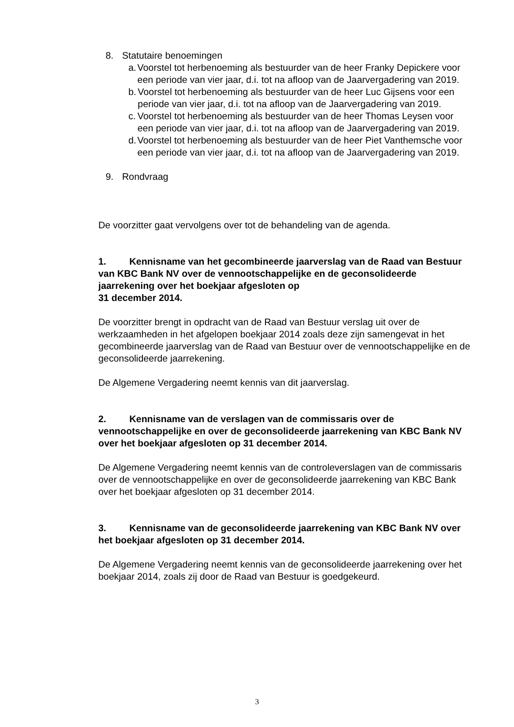8. Statutaire benoemingen
a. Voorstel tot herbenoeming als bestuurder van de heer Franky Depickere voor een periode van vier jaar, d.i. tot na afloop van de Jaarvergadering van 2019.
b. Voorstel tot herbenoeming als bestuurder van de heer Luc Gijsens voor een periode van vier jaar, d.i. tot na afloop van de Jaarvergadering van 2019.
c. Voorstel tot herbenoeming als bestuurder van de heer Thomas Leysen voor een periode van vier jaar, d.i. tot na afloop van de Jaarvergadering van 2019.
d. Voorstel tot herbenoeming als bestuurder van de heer Piet Vanthemsche voor een periode van vier jaar, d.i. tot na afloop van de Jaarvergadering van 2019.
9. Rondvraag
De voorzitter gaat vervolgens over tot de behandeling van de agenda.
1. Kennisname van het gecombineerde jaarverslag van de Raad van Bestuur van KBC Bank NV over de vennootschappelijke en de geconsolideerde jaarrekening over het boekjaar afgesloten op
31 december 2014.
De voorzitter brengt in opdracht van de Raad van Bestuur verslag uit over de werkzaamheden in het afgelopen boekjaar 2014 zoals deze zijn samengevat in het gecombineerde jaarverslag van de Raad van Bestuur over de vennootschappelijke en de geconsolideerde jaarrekening.
De Algemene Vergadering neemt kennis van dit jaarverslag.
2. Kennisname van de verslagen van de commissaris over de vennootschappelijke en over de geconsolideerde jaarrekening van KBC Bank NV over het boekjaar afgesloten op 31 december 2014.
De Algemene Vergadering neemt kennis van de controleverslagen van de commissaris over de vennootschappelijke en over de geconsolideerde jaarrekening van KBC Bank over het boekjaar afgesloten op 31 december 2014.
3. Kennisname van de geconsolideerde jaarrekening van KBC Bank NV over het boekjaar afgesloten op 31 december 2014.
De Algemene Vergadering neemt kennis van de geconsolideerde jaarrekening over het boekjaar 2014, zoals zij door de Raad van Bestuur is goedgekeurd.
3